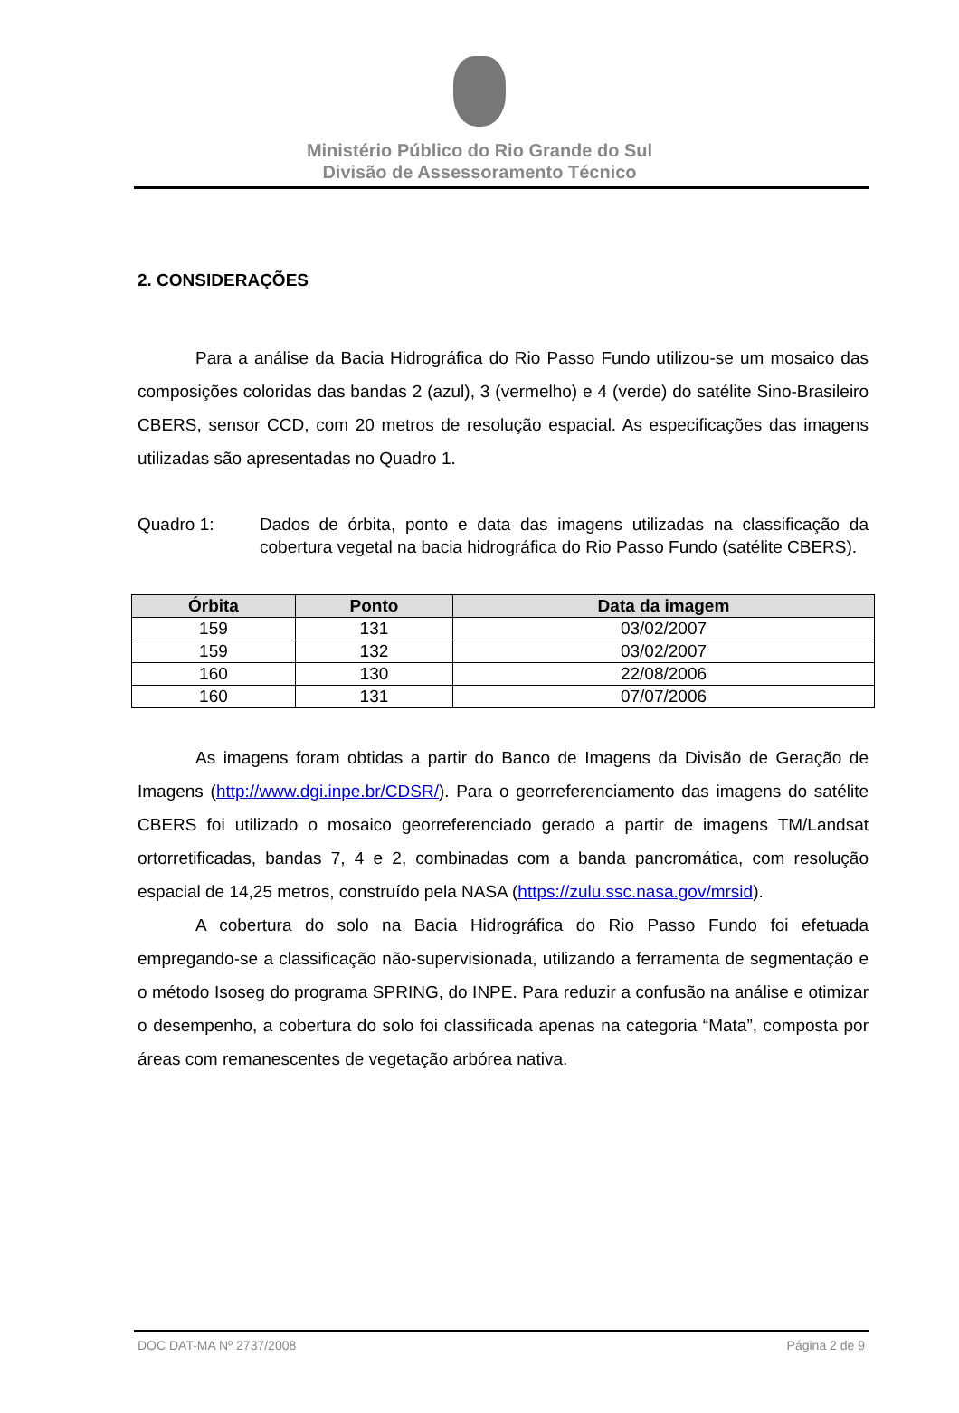Ministério Público do Rio Grande do Sul
Divisão de Assessoramento Técnico
2. CONSIDERAÇÕES
Para a análise da Bacia Hidrográfica do Rio Passo Fundo utilizou-se um mosaico das composições coloridas das bandas 2 (azul), 3 (vermelho) e 4 (verde) do satélite Sino-Brasileiro CBERS, sensor CCD, com 20 metros de resolução espacial. As especificações das imagens utilizadas são apresentadas no Quadro 1.
Quadro 1: Dados de órbita, ponto e data das imagens utilizadas na classificação da cobertura vegetal na bacia hidrográfica do Rio Passo Fundo (satélite CBERS).
| Órbita | Ponto | Data da imagem |
| --- | --- | --- |
| 159 | 131 | 03/02/2007 |
| 159 | 132 | 03/02/2007 |
| 160 | 130 | 22/08/2006 |
| 160 | 131 | 07/07/2006 |
As imagens foram obtidas a partir do Banco de Imagens da Divisão de Geração de Imagens (http://www.dgi.inpe.br/CDSR/). Para o georreferenciamento das imagens do satélite CBERS foi utilizado o mosaico georreferenciado gerado a partir de imagens TM/Landsat ortorretificadas, bandas 7, 4 e 2, combinadas com a banda pancromática, com resolução espacial de 14,25 metros, construído pela NASA (https://zulu.ssc.nasa.gov/mrsid).
A cobertura do solo na Bacia Hidrográfica do Rio Passo Fundo foi efetuada empregando-se a classificação não-supervisionada, utilizando a ferramenta de segmentação e o método Isoseg do programa SPRING, do INPE. Para reduzir a confusão na análise e otimizar o desempenho, a cobertura do solo foi classificada apenas na categoria “Mata”, composta por áreas com remanescentes de vegetação arbórea nativa.
DOC DAT-MA Nº 2737/2008 Página 2 de 9